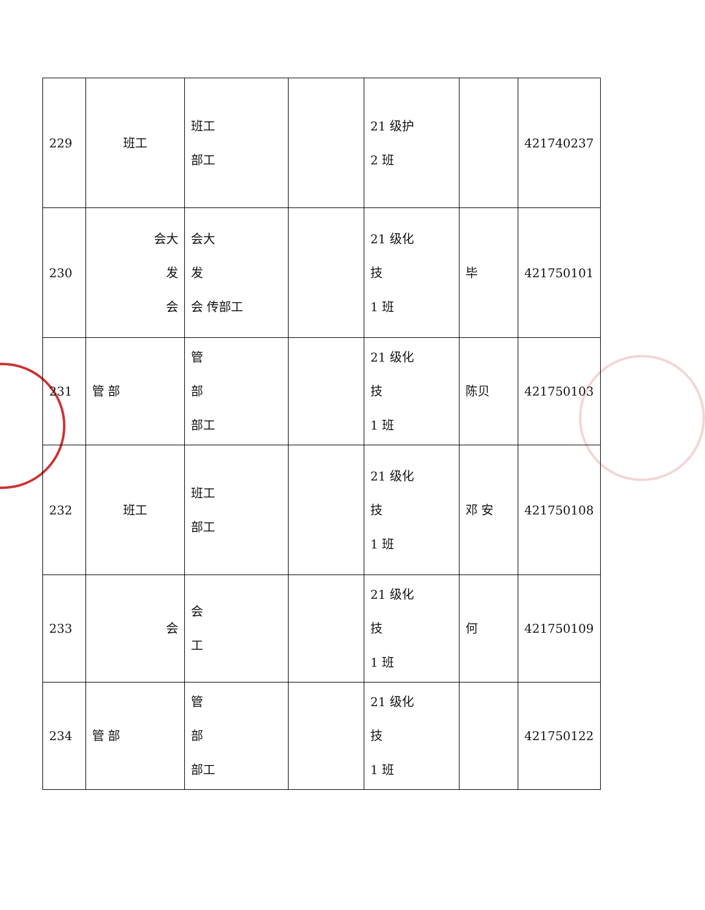| 229 | 班工 | 班工 部工 | | 21 级护 2 班 | | 421740237 |
| 230 | 会大 发 会 | 会大 发 会 传部工 | | 21 级化 技 1 班 | 毕 | 421750101 |
| 231 | 管 部 | 管 部 部工 | | 21 级化 技 1 班 | 陈贝 | 421750103 |
| 232 | 班工 | 班工 部工 | | 21 级化 技 1 班 | 邓 安 | 421750108 |
| 233 | 会 | 会 工 | | 21 级化 技 1 班 | 何 | 421750109 |
| 234 | 管 部 | 管 部 部工 | | 21 级化 技 1 班 | | 421750122 |